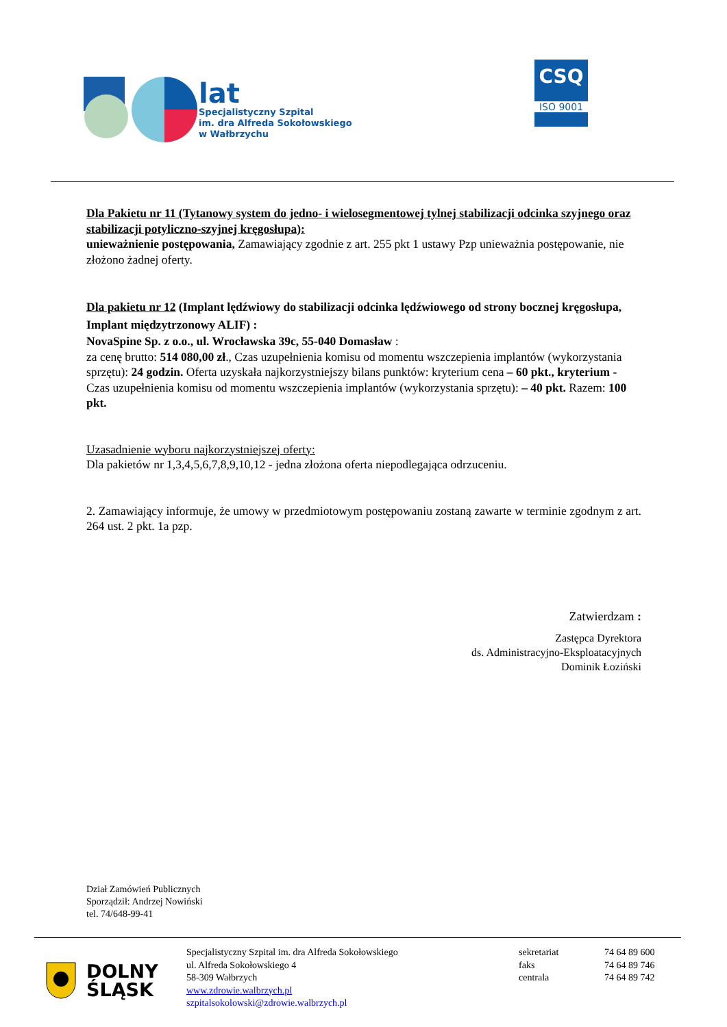lat
Specjalistyczny Szpital
im. dra Alfreda Sokołowskiego
w Wałbrzychu
CSQ
ISO 9001
Dla Pakietu nr 11 (Tytanowy system do jedno- i wielosegmentowej tylnej stabilizacji odcinka szyjnego oraz stabilizacji potyliczno-szyjnej kręgosłupa):
unieważnienie postępowania, Zamawiający zgodnie z art. 255 pkt 1 ustawy Pzp unieważnia postępowanie, nie złożono żadnej oferty.
Dla pakietu nr 12 (Implant lędźwiowy do stabilizacji odcinka lędźwiowego od strony bocznej kręgosłupa, Implant międzytrzonowy ALIF) :
NovaSpine Sp. z o.o., ul. Wrocławska 39c, 55-040 Domasław :
za cenę brutto: 514 080,00 zł., Czas uzupełnienia komisu od momentu wszczepienia implantów (wykorzystania sprzętu): 24 godzin. Oferta uzyskała najkorzystniejszy bilans punktów: kryterium cena – 60 pkt., kryterium - Czas uzupełnienia komisu od momentu wszczepienia implantów (wykorzystania sprzętu): – 40 pkt. Razem: 100 pkt.
Uzasadnienie wyboru najkorzystniejszej oferty:
Dla pakietów nr 1,3,4,5,6,7,8,9,10,12 - jedna złożona oferta niepodlegająca odrzuceniu.
2. Zamawiający informuje, że umowy w przedmiotowym postępowaniu zostaną zawarte w terminie zgodnym z art. 264 ust. 2 pkt. 1a pzp.
Zatwierdzam :
Zastępca Dyrektora
ds. Administracyjno-Eksploatacyjnych
Dominik Łoziński
Dział Zamówień Publicznych
Sporządził: Andrzej Nowiński
tel. 74/648-99-41
DOLNY
ŚLĄSK
Specjalistyczny Szpital im. dra Alfreda Sokołowskiego
ul. Alfreda Sokołowskiego 4
58-309 Wałbrzych
www.zdrowie.walbrzych.pl
szpitalsokolowski@zdrowie.walbrzych.pl
sekretariat
faks
centrala
74 64 89 600
74 64 89 746
74 64 89 742